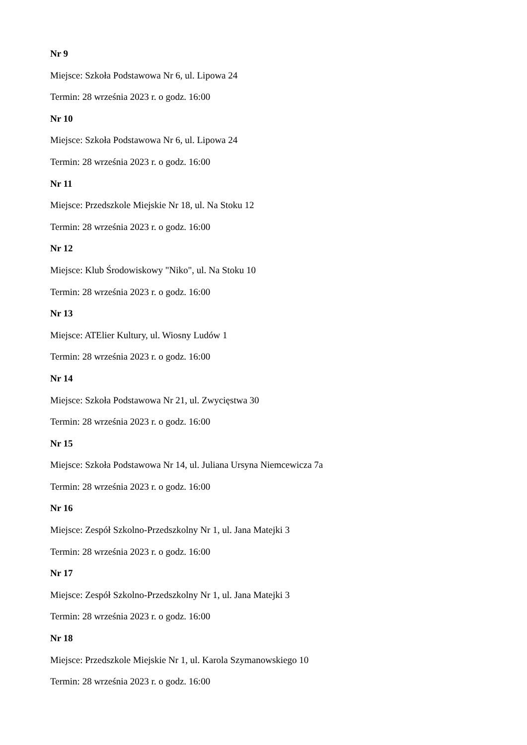Nr 9
Miejsce: Szkoła Podstawowa Nr 6, ul. Lipowa 24
Termin: 28 września 2023 r. o godz. 16:00
Nr 10
Miejsce: Szkoła Podstawowa Nr 6, ul. Lipowa 24
Termin: 28 września 2023 r. o godz. 16:00
Nr 11
Miejsce: Przedszkole Miejskie Nr 18, ul. Na Stoku 12
Termin: 28 września 2023 r. o godz. 16:00
Nr 12
Miejsce: Klub Środowiskowy "Niko", ul. Na Stoku 10
Termin: 28 września 2023 r. o godz. 16:00
Nr 13
Miejsce: ATElier Kultury, ul. Wiosny Ludów 1
Termin: 28 września 2023 r. o godz. 16:00
Nr 14
Miejsce: Szkoła Podstawowa Nr 21, ul. Zwycięstwa 30
Termin: 28 września 2023 r. o godz. 16:00
Nr 15
Miejsce: Szkoła Podstawowa Nr 14, ul. Juliana Ursyna Niemcewicza 7a
Termin: 28 września 2023 r. o godz. 16:00
Nr 16
Miejsce: Zespół Szkolno-Przedszkolny Nr 1, ul. Jana Matejki 3
Termin: 28 września 2023 r. o godz. 16:00
Nr 17
Miejsce: Zespół Szkolno-Przedszkolny Nr 1, ul. Jana Matejki 3
Termin: 28 września 2023 r. o godz. 16:00
Nr 18
Miejsce: Przedszkole Miejskie Nr 1, ul. Karola Szymanowskiego 10
Termin: 28 września 2023 r. o godz. 16:00